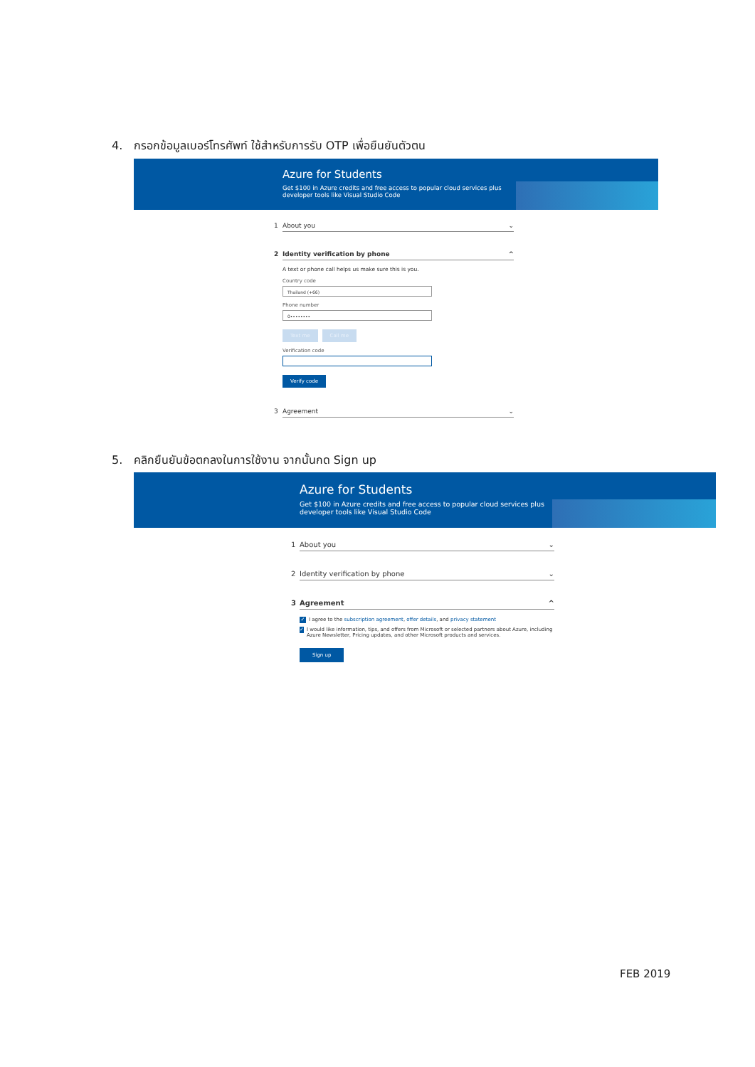4. กรอกข้อมูลเบอร์โทรศัพท์ ใช้สำหรับการรับ OTP เพื่อยืนยันตัวตน
Azure for Students
Get $100 in Azure credits and free access to popular cloud services plus
developer tools like Visual Studio Code
1 About you ⌄
2 Identity verification by phone ^
A text or phone call helps us make sure this is you.
Country code
Thailand (+66)
Phone number
0••••••••
Text me Call me
Verification code
Verify code
3 Agreement ⌄
5. คลิกยืนยันข้อตกลงในการใช้งาน จากนั้นกด Sign up
Azure for Students
Get $100 in Azure credits and free access to popular cloud services plus
developer tools like Visual Studio Code
1 About you ⌄
2 Identity verification by phone ⌄
3 Agreement ^
✓ I agree to the subscription agreement, offer details, and privacy statement
✓ I would like information, tips, and offers from Microsoft or selected partners about Azure, including Azure Newsletter, Pricing updates, and other Microsoft products and services.
Sign up
FEB 2019